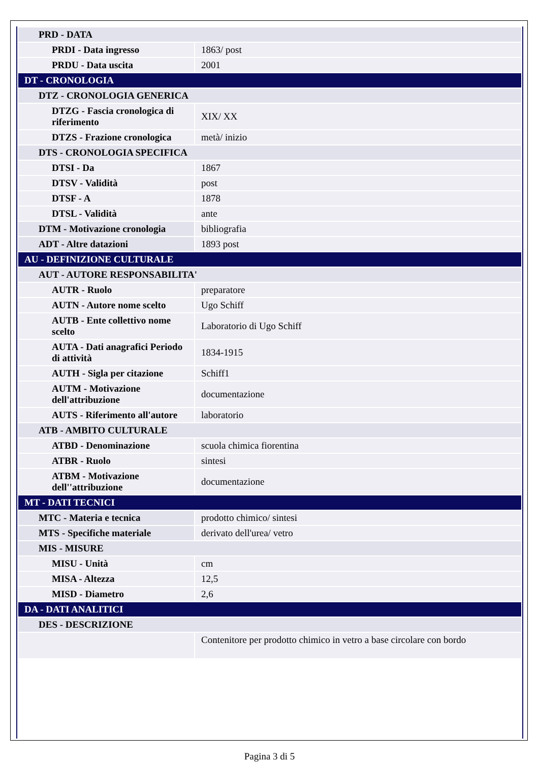| PRD - DATA | |
| PRDI - Data ingresso | 1863/ post |
| PRDU - Data uscita | 2001 |
| DT - CRONOLOGIA | |
| DTZ - CRONOLOGIA GENERICA | |
| DTZG - Fascia cronologica di riferimento | XIX/ XX |
| DTZS - Frazione cronologica | metà/ inizio |
| DTS - CRONOLOGIA SPECIFICA | |
| DTSI - Da | 1867 |
| DTSV - Validità | post |
| DTSF - A | 1878 |
| DTSL - Validità | ante |
| DTM - Motivazione cronologia | bibliografia |
| ADT - Altre datazioni | 1893 post |
| AU - DEFINIZIONE CULTURALE | |
| AUT - AUTORE RESPONSABILITA' | |
| AUTR - Ruolo | preparatore |
| AUTN - Autore nome scelto | Ugo Schiff |
| AUTB - Ente collettivo nome scelto | Laboratorio di Ugo Schiff |
| AUTA - Dati anagrafici Periodo di attività | 1834-1915 |
| AUTH - Sigla per citazione | Schiff1 |
| AUTM - Motivazione dell'attribuzione | documentazione |
| AUTS - Riferimento all'autore | laboratorio |
| ATB - AMBITO CULTURALE | |
| ATBD - Denominazione | scuola chimica fiorentina |
| ATBR - Ruolo | sintesi |
| ATBM - Motivazione dell''attribuzione | documentazione |
| MT - DATI TECNICI | |
| MTC - Materia e tecnica | prodotto chimico/ sintesi |
| MTS - Specifiche materiale | derivato dell'urea/ vetro |
| MIS - MISURE | |
| MISU - Unità | cm |
| MISA - Altezza | 12,5 |
| MISD - Diametro | 2,6 |
| DA - DATI ANALITICI | |
| DES - DESCRIZIONE | |
| | Contenitore per prodotto chimico in vetro a base circolare con bordo |
Pagina 3 di 5